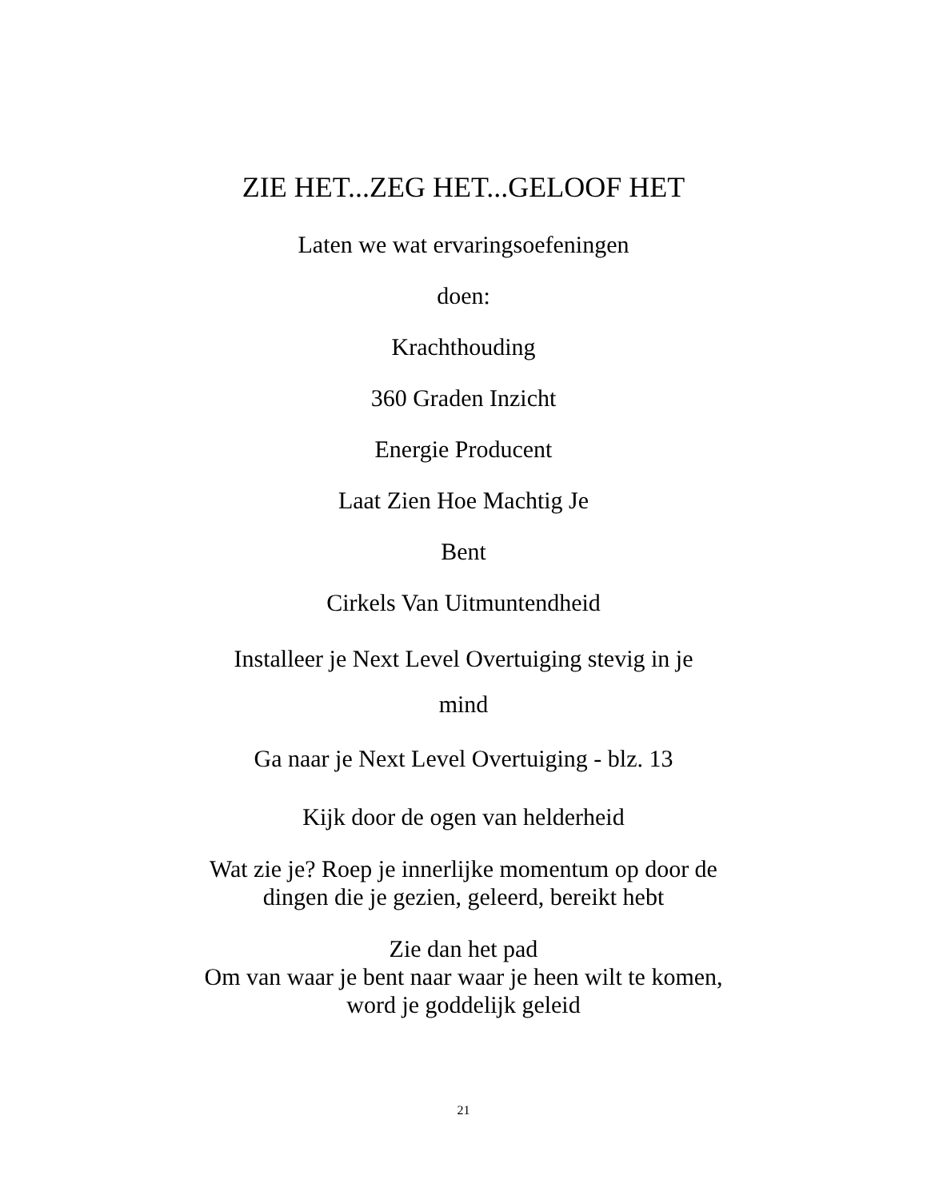ZIE HET...ZEG HET...GELOOF HET
Laten we wat ervaringsoefeningen
doen:
Krachthouding
360 Graden Inzicht
Energie Producent
Laat Zien Hoe Machtig Je
Bent
Cirkels Van Uitmuntendheid
Installeer je Next Level Overtuiging stevig in je
mind
Ga naar je Next Level Overtuiging - blz. 13
Kijk door de ogen van helderheid
Wat zie je? Roep je innerlijke momentum op door de
dingen die je gezien, geleerd, bereikt hebt
Zie dan het pad
Om van waar je bent naar waar je heen wilt te komen,
word je goddelijk geleid
21